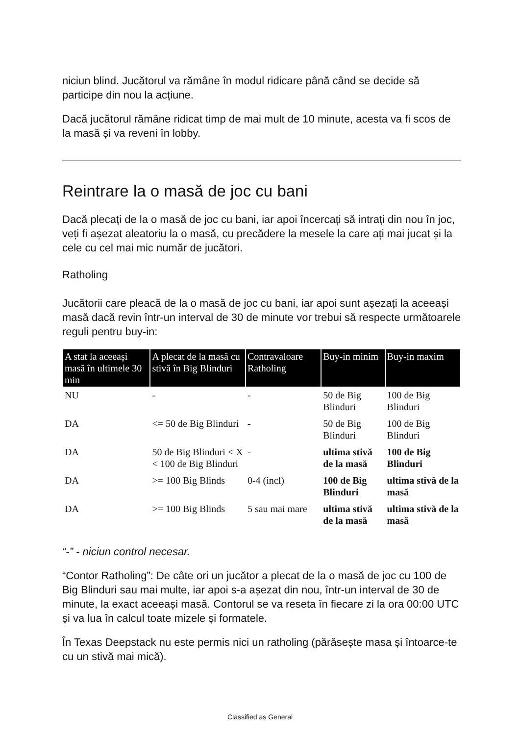niciun blind. Jucătorul va rămâne în modul ridicare până când se decide să participe din nou la acțiune.
Dacă jucătorul rămâne ridicat timp de mai mult de 10 minute, acesta va fi scos de la masă și va reveni în lobby.
Reintrare la o masă de joc cu bani
Dacă plecați de la o masă de joc cu bani, iar apoi încercați să intrați din nou în joc, veți fi așezat aleatoriu la o masă, cu precădere la mesele la care ați mai jucat și la cele cu cel mai mic număr de jucători.
Ratholing
Jucătorii care pleacă de la o masă de joc cu bani, iar apoi sunt așezați la aceeași masă dacă revin într-un interval de 30 de minute vor trebui să respecte următoarele reguli pentru buy-in:
| A stat la aceeași masă în ultimele 30 min | A plecat de la masă cu stivă în Big Blinduri | Contravaloare Ratholing | Buy-in minim | Buy-in maxim |
| --- | --- | --- | --- | --- |
| NU | - | - | 50 de Big Blinduri | 100 de Big Blinduri |
| DA | <= 50 de Big Blinduri | - | 50 de Big Blinduri | 100 de Big Blinduri |
| DA | 50 de Big Blinduri < X < 100 de Big Blinduri | - | ultima stivă de la masă | 100 de Big Blinduri |
| DA | >= 100 Big Blinds | 0-4 (incl) | 100 de Big Blinduri | ultima stivă de la masă |
| DA | >= 100 Big Blinds | 5 sau mai mare | ultima stivă de la masă | ultima stivă de la masă |
“-” - niciun control necesar.
“Contor Ratholing”: De câte ori un jucător a plecat de la o masă de joc cu 100 de Big Blinduri sau mai multe, iar apoi s-a așezat din nou, într-un interval de 30 de minute, la exact aceeași masă. Contorul se va reseta în fiecare zi la ora 00:00 UTC și va lua în calcul toate mizele și formatele.
În Texas Deepstack nu este permis nici un ratholing (părăsește masa și întoarce-te cu un stivă mai mică).
Classified as General